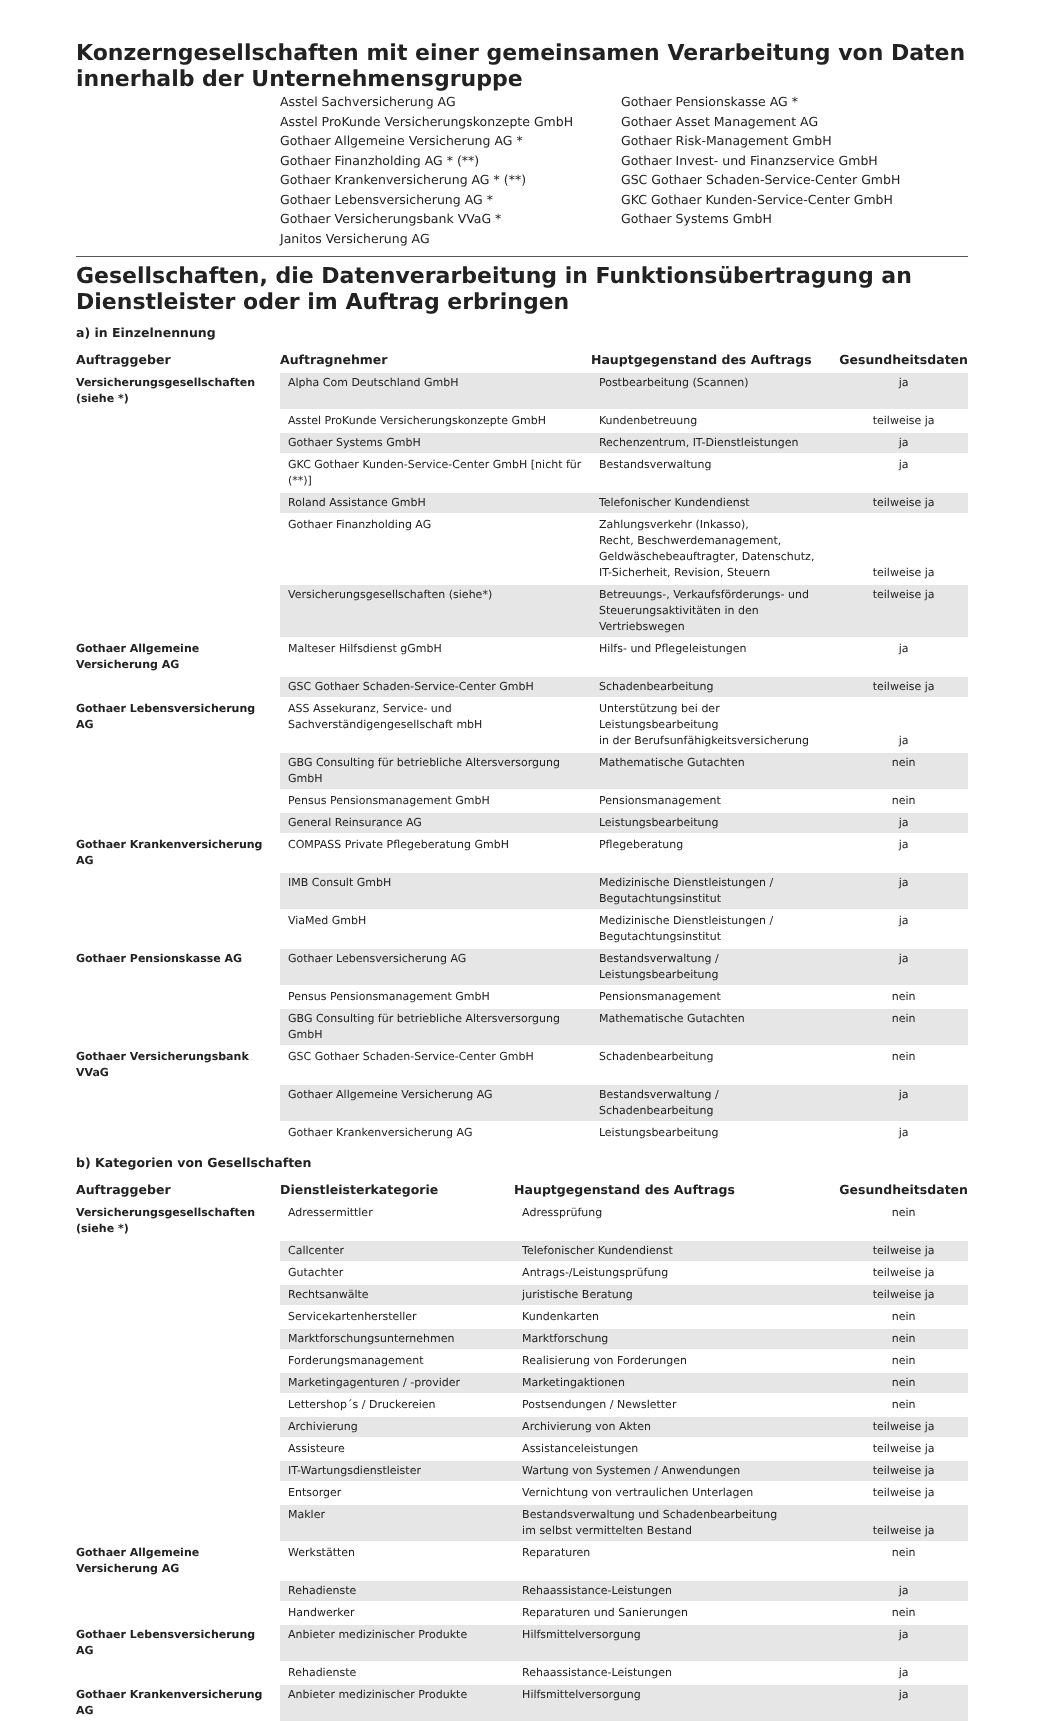Konzerngesellschaften mit einer gemeinsamen Verarbeitung von Daten innerhalb der Unternehmensgruppe
Asstel Sachversicherung AG
Asstel ProKunde Versicherungskonzepte GmbH
Gothaer Allgemeine Versicherung AG *
Gothaer Finanzholding AG * (**)
Gothaer Krankenversicherung AG * (**)
Gothaer Lebensversicherung AG *
Gothaer Versicherungsbank VVaG *
Janitos Versicherung AG
Gothaer Pensionskasse AG *
Gothaer Asset Management AG
Gothaer Risk-Management GmbH
Gothaer Invest- und Finanzservice GmbH
GSC Gothaer Schaden-Service-Center GmbH
GKC Gothaer Kunden-Service-Center GmbH
Gothaer Systems GmbH
Gesellschaften, die Datenverarbeitung in Funktionsübertragung an Dienstleister oder im Auftrag erbringen
a) in Einzelnennung
| Auftraggeber | Auftragnehmer | Hauptgegenstand des Auftrags | Gesundheitsdaten |
| --- | --- | --- | --- |
| Versicherungsgesellschaften (siehe *) | Alpha Com Deutschland GmbH | Postbearbeitung (Scannen) | ja |
| | Asstel ProKunde Versicherungskonzepte GmbH | Kundenbetreuung | teilweise ja |
| | Gothaer Systems GmbH | Rechenzentrum, IT-Dienstleistungen | ja |
| | GKC Gothaer Kunden-Service-Center GmbH [nicht für (**)] | Bestandsverwaltung | ja |
| | Roland Assistance GmbH | Telefonischer Kundendienst | teilweise ja |
| | Gothaer Finanzholding AG | Zahlungsverkehr (Inkasso), Recht, Beschwerdemanagement, Geldwäschebeauftragter, Datenschutz, IT-Sicherheit, Revision, Steuern | teilweise ja |
| | Versicherungsgesellschaften (siehe*) | Betreuungs-, Verkaufsförderungs- und Steuerungsaktivitäten in den Vertriebswegen | teilweise ja |
| Gothaer Allgemeine Versicherung AG | Malteser Hilfsdienst gGmbH | Hilfs- und Pflegeleistungen | ja |
| | GSC Gothaer Schaden-Service-Center GmbH | Schadenbearbeitung | teilweise ja |
| Gothaer Lebensversicherung AG | ASS Assekuranz, Service- und Sachverständigengesellschaft mbH | Unterstützung bei der Leistungsbearbeitung in der Berufsunfähigkeitsversicherung | ja |
| | GBG Consulting für betriebliche Altersversorgung GmbH | Mathematische Gutachten | nein |
| | Pensus Pensionsmanagement GmbH | Pensionsmanagement | nein |
| | General Reinsurance AG | Leistungsbearbeitung | ja |
| Gothaer Krankenversicherung AG | COMPASS Private Pflegeberatung GmbH | Pflegeberatung | ja |
| | IMB Consult GmbH | Medizinische Dienstleistungen / Begutachtungsinstitut | ja |
| | ViaMed GmbH | Medizinische Dienstleistungen / Begutachtungsinstitut | ja |
| Gothaer Pensionskasse AG | Gothaer Lebensversicherung AG | Bestandsverwaltung / Leistungsbearbeitung | ja |
| | Pensus Pensionsmanagement GmbH | Pensionsmanagement | nein |
| | GBG Consulting für betriebliche Altersversorgung GmbH | Mathematische Gutachten | nein |
| Gothaer Versicherungsbank VVaG | GSC Gothaer Schaden-Service-Center GmbH | Schadenbearbeitung | nein |
| | Gothaer Allgemeine Versicherung AG | Bestandsverwaltung / Schadenbearbeitung | ja |
| | Gothaer Krankenversicherung AG | Leistungsbearbeitung | ja |
b) Kategorien von Gesellschaften
| Auftraggeber | Dienstleisterkategorie | Hauptgegenstand des Auftrags | Gesundheitsdaten |
| --- | --- | --- | --- |
| Versicherungsgesellschaften (siehe *) | Adressermittler | Adressprüfung | nein |
| | Callcenter | Telefonischer Kundendienst | teilweise ja |
| | Gutachter | Antrags-/Leistungsprüfung | teilweise ja |
| | Rechtsanwälte | juristische Beratung | teilweise ja |
| | Servicekartenhersteller | Kundenkarten | nein |
| | Marktforschungsunternehmen | Marktforschung | nein |
| | Forderungsmanagement | Realisierung von Forderungen | nein |
| | Marketingagenturen / -provider | Marketingaktionen | nein |
| | Lettershop´s / Druckereien | Postsendungen / Newsletter | nein |
| | Archivierung | Archivierung von Akten | teilweise ja |
| | Assisteure | Assistanceleistungen | teilweise ja |
| | IT-Wartungsdienstleister | Wartung von Systemen / Anwendungen | teilweise ja |
| | Entsorger | Vernichtung von vertraulichen Unterlagen | teilweise ja |
| | Makler | Bestandsverwaltung und Schadenbearbeitung im selbst vermittelten Bestand | teilweise ja |
| Gothaer Allgemeine Versicherung AG | Werkstätten | Reparaturen | nein |
| | Rehadienste | Rehaassistance-Leistungen | ja |
| | Handwerker | Reparaturen und Sanierungen | nein |
| Gothaer Lebensversicherung AG | Anbieter medizinischer Produkte | Hilfsmittelversorgung | ja |
| | Rehadienste | Rehaassistance-Leistungen | ja |
| Gothaer Krankenversicherung AG | Anbieter medizinischer Produkte | Hilfsmittelversorgung | ja |